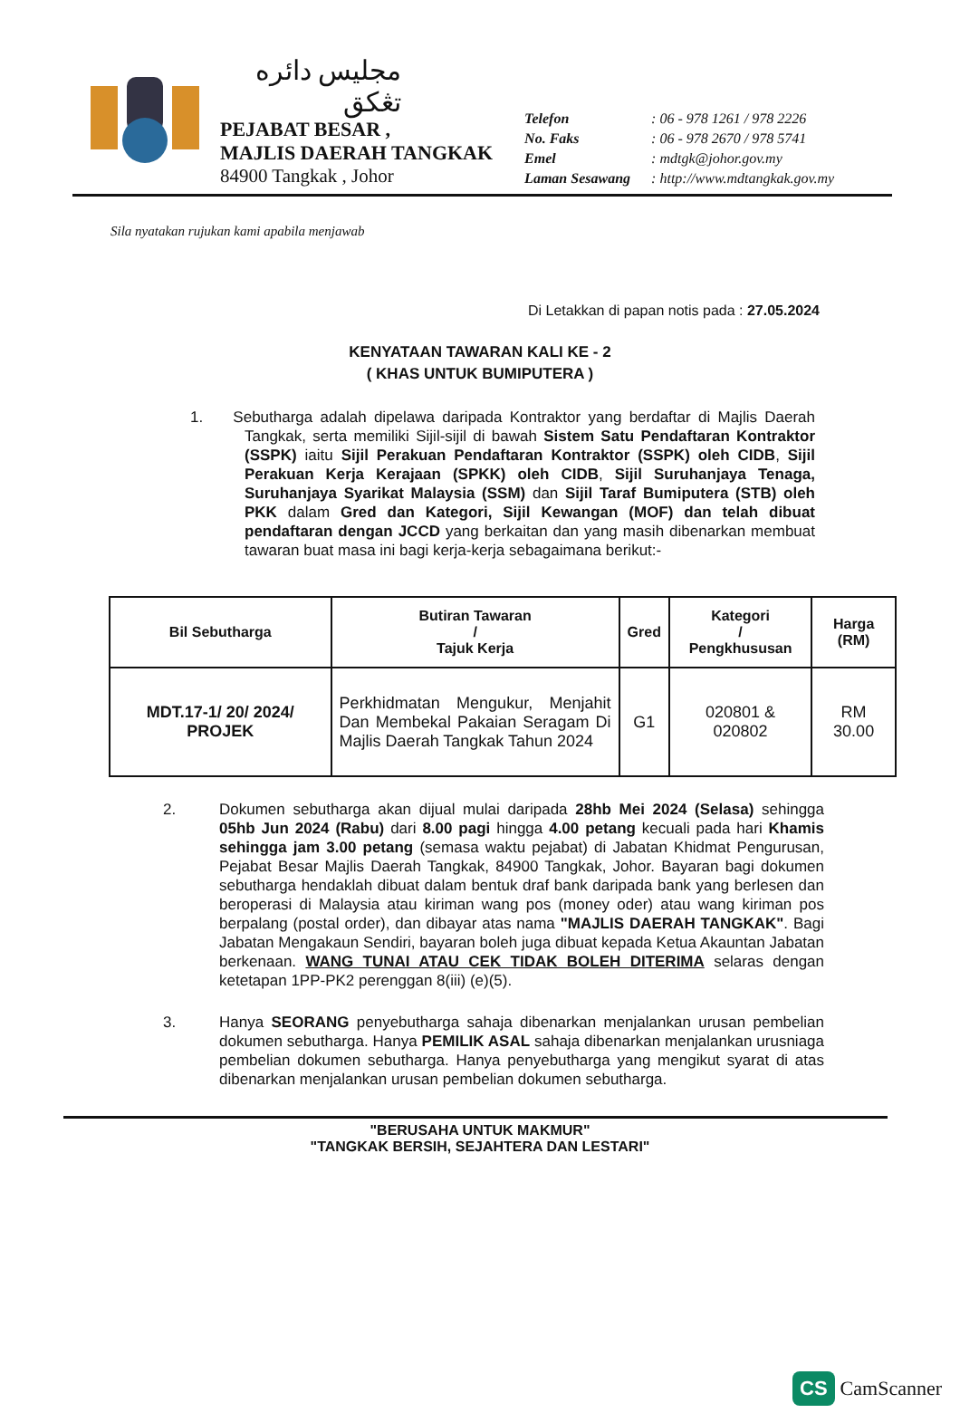مجليس دائره تڠكق
PEJABAT BESAR ,
MAJLIS DAERAH TANGKAK
84900 Tangkak , Johor
| Telefon | : 06 - 978 1261 / 978 2226 |
| No. Faks | : 06 - 978 2670 / 978 5741 |
| Emel | : mdtgk@johor.gov.my |
| Laman Sesawang | : http://www.mdtangkak.gov.my |
Sila nyatakan rujukan kami apabila menjawab
Di Letakkan di papan notis pada : 27.05.2024
KENYATAAN TAWARAN KALI KE - 2
( KHAS UNTUK BUMIPUTERA )
1. Sebutharga adalah dipelawa daripada Kontraktor yang berdaftar di Majlis Daerah Tangkak, serta memiliki Sijil-sijil di bawah Sistem Satu Pendaftaran Kontraktor (SSPK) iaitu Sijil Perakuan Pendaftaran Kontraktor (SSPK) oleh CIDB, Sijil Perakuan Kerja Kerajaan (SPKK) oleh CIDB, Sijil Suruhanjaya Tenaga, Suruhanjaya Syarikat Malaysia (SSM) dan Sijil Taraf Bumiputera (STB) oleh PKK dalam Gred dan Kategori, Sijil Kewangan (MOF) dan telah dibuat pendaftaran dengan JCCD yang berkaitan dan yang masih dibenarkan membuat tawaran buat masa ini bagi kerja-kerja sebagaimana berikut:-
| Bil Sebutharga | Butiran Tawaran / Tajuk Kerja | Gred | Kategori / Pengkhususan | Harga (RM) |
| --- | --- | --- | --- | --- |
| MDT.17-1/ 20/ 2024/ PROJEK | Perkhidmatan Mengukur, Menjahit Dan Membekal Pakaian Seragam Di Majlis Daerah Tangkak Tahun 2024 | G1 | 020801 & 020802 | RM 30.00 |
2. Dokumen sebutharga akan dijual mulai daripada 28hb Mei 2024 (Selasa) sehingga 05hb Jun 2024 (Rabu) dari 8.00 pagi hingga 4.00 petang kecuali pada hari Khamis sehingga jam 3.00 petang (semasa waktu pejabat) di Jabatan Khidmat Pengurusan, Pejabat Besar Majlis Daerah Tangkak, 84900 Tangkak, Johor. Bayaran bagi dokumen sebutharga hendaklah dibuat dalam bentuk draf bank daripada bank yang berlesen dan beroperasi di Malaysia atau kiriman wang pos (money oder) atau wang kiriman pos berpalang (postal order), dan dibayar atas nama "MAJLIS DAERAH TANGKAK". Bagi Jabatan Mengakaun Sendiri, bayaran boleh juga dibuat kepada Ketua Akauntan Jabatan berkenaan. WANG TUNAI ATAU CEK TIDAK BOLEH DITERIMA selaras dengan ketetapan 1PP-PK2 perenggan 8(iii) (e)(5).
3. Hanya SEORANG penyebutharga sahaja dibenarkan menjalankan urusan pembelian dokumen sebutharga. Hanya PEMILIK ASAL sahaja dibenarkan menjalankan urusniaga pembelian dokumen sebutharga. Hanya penyebutharga yang mengikut syarat di atas dibenarkan menjalankan urusan pembelian dokumen sebutharga.
"BERUSAHA UNTUK MAKMUR"
"TANGKAK BERSIH, SEJAHTERA DAN LESTARI"
CS CamScanner